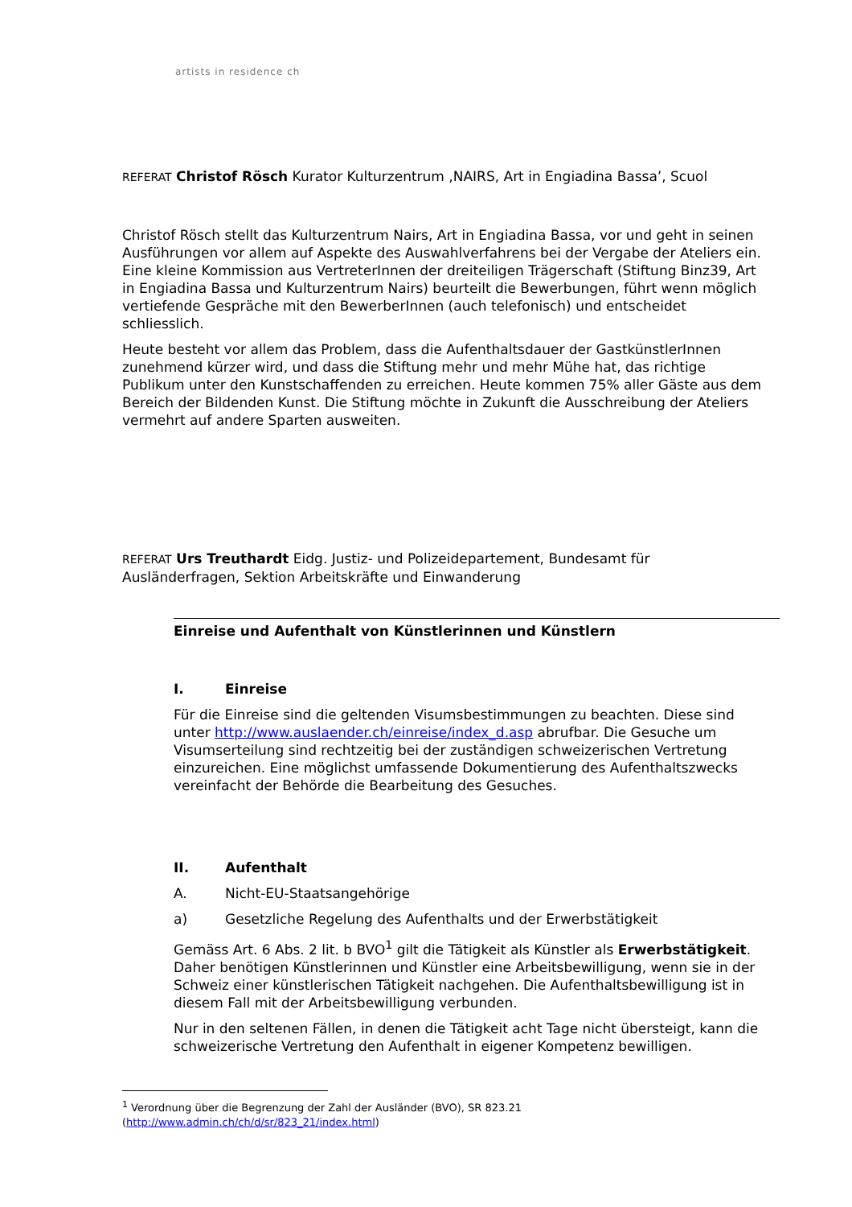artists in residence ch
REFERAT Christof Rösch Kurator Kulturzentrum ‚NAIRS, Art in Engiadina Bassa’, Scuol
Christof Rösch stellt das Kulturzentrum Nairs, Art in Engiadina Bassa, vor und geht in seinen Ausführungen vor allem auf Aspekte des Auswahlverfahrens bei der Vergabe der Ateliers ein. Eine kleine Kommission aus VertreterInnen der dreiteiligen Trägerschaft (Stiftung Binz39, Art in Engiadina Bassa und Kulturzentrum Nairs) beurteilt die Bewerbungen, führt wenn möglich vertiefende Gespräche mit den BewerberInnen (auch telefonisch) und entscheidet schliesslich.
Heute besteht vor allem das Problem, dass die Aufenthaltsdauer der GastkünstlerInnen zunehmend kürzer wird, und dass die Stiftung mehr und mehr Mühe hat, das richtige Publikum unter den Kunstschaffenden zu erreichen. Heute kommen 75% aller Gäste aus dem Bereich der Bildenden Kunst. Die Stiftung möchte in Zukunft die Ausschreibung der Ateliers vermehrt auf andere Sparten ausweiten.
REFERAT Urs Treuthardt Eidg. Justiz- und Polizeidepartement, Bundesamt für Ausländerfragen, Sektion Arbeitskräfte und Einwanderung
Einreise und Aufenthalt von Künstlerinnen und Künstlern
I. Einreise
Für die Einreise sind die geltenden Visumsbestimmungen zu beachten. Diese sind unter http://www.auslaender.ch/einreise/index_d.asp abrufbar. Die Gesuche um Visumserteilung sind rechtzeitig bei der zuständigen schweizerischen Vertretung einzureichen. Eine möglichst umfassende Dokumentierung des Aufenthaltszwecks vereinfacht der Behörde die Bearbeitung des Gesuches.
II. Aufenthalt
A. Nicht-EU-Staatsangehörige
a) Gesetzliche Regelung des Aufenthalts und der Erwerbstätigkeit
Gemäss Art. 6 Abs. 2 lit. b BVO<sup>1</sup> gilt die Tätigkeit als Künstler als Erwerbstätigkeit. Daher benötigen Künstlerinnen und Künstler eine Arbeitsbewilligung, wenn sie in der Schweiz einer künstlerischen Tätigkeit nachgehen. Die Aufenthaltsbewilligung ist in diesem Fall mit der Arbeitsbewilligung verbunden.
Nur in den seltenen Fällen, in denen die Tätigkeit acht Tage nicht übersteigt, kann die schweizerische Vertretung den Aufenthalt in eigener Kompetenz bewilligen.
<sup>1</sup> Verordnung über die Begrenzung der Zahl der Ausländer (BVO), SR 823.21
(http://www.admin.ch/ch/d/sr/823_21/index.html)